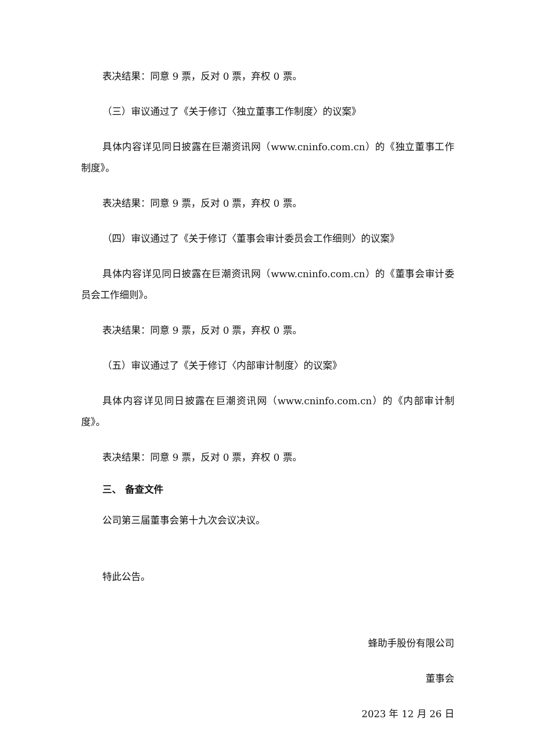表决结果：同意 9 票，反对 0 票，弃权 0 票。
（三）审议通过了《关于修订〈独立董事工作制度〉的议案》
具体内容详见同日披露在巨潮资讯网（www.cninfo.com.cn）的《独立董事工作制度》。
表决结果：同意 9 票，反对 0 票，弃权 0 票。
（四）审议通过了《关于修订〈董事会审计委员会工作细则〉的议案》
具体内容详见同日披露在巨潮资讯网（www.cninfo.com.cn）的《董事会审计委员会工作细则》。
表决结果：同意 9 票，反对 0 票，弃权 0 票。
（五）审议通过了《关于修订〈内部审计制度〉的议案》
具体内容详见同日披露在巨潮资讯网（www.cninfo.com.cn）的《内部审计制度》。
表决结果：同意 9 票，反对 0 票，弃权 0 票。
三、 备查文件
公司第三届董事会第十九次会议决议。
特此公告。
蜂助手股份有限公司
董事会
2023 年 12 月 26 日